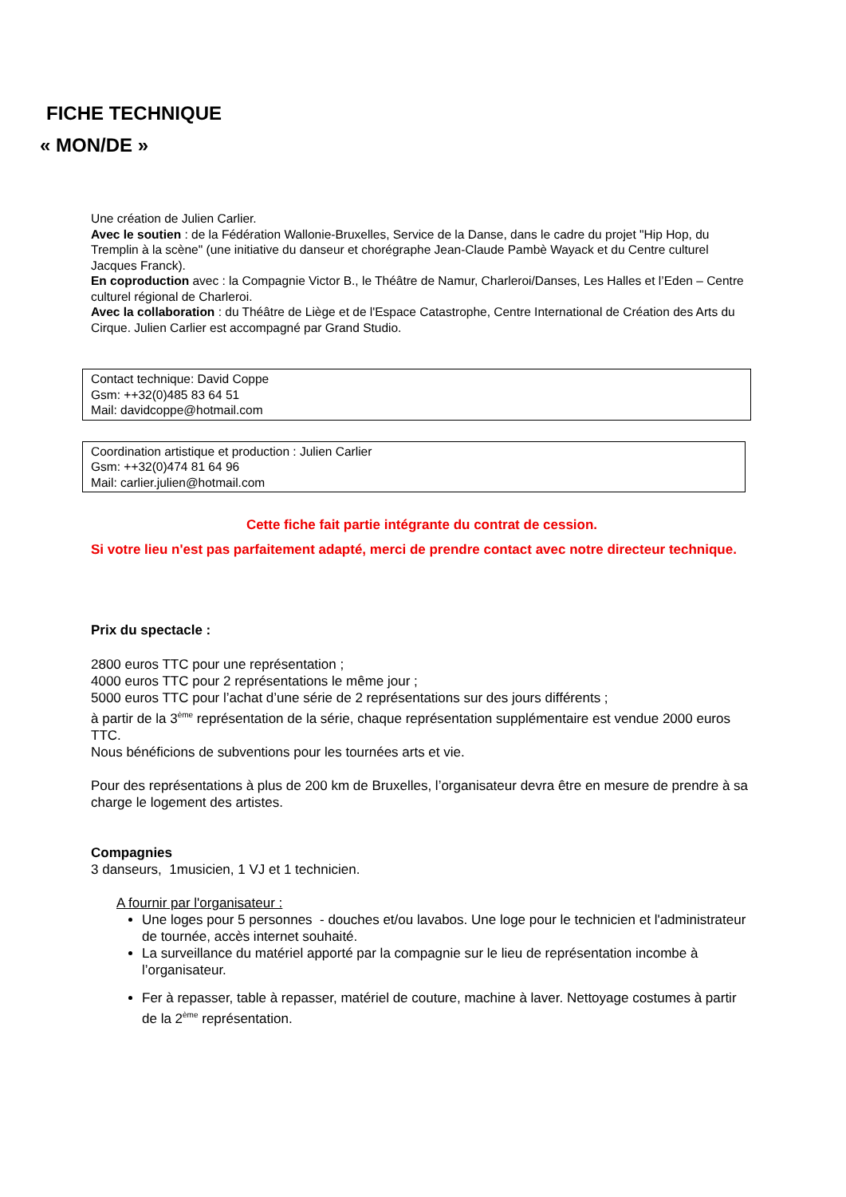FICHE TECHNIQUE
« MON/DE »
Une création de Julien Carlier.
Avec le soutien : de la Fédération Wallonie-Bruxelles, Service de la Danse, dans le cadre du projet "Hip Hop, du Tremplin à la scène" (une initiative du danseur et chorégraphe Jean-Claude Pambè Wayack et du Centre culturel Jacques Franck).
En coproduction avec : la Compagnie Victor B., le Théâtre de Namur, Charleroi/Danses, Les Halles et l’Eden – Centre culturel régional de Charleroi.
Avec la collaboration : du Théâtre de Liège et de l'Espace Catastrophe, Centre International de Création des Arts du Cirque. Julien Carlier est accompagné par Grand Studio.
Contact technique: David Coppe
Gsm: ++32(0)485 83 64 51
Mail: davidcoppe@hotmail.com
Coordination artistique et production : Julien Carlier
Gsm: ++32(0)474 81 64 96
Mail: carlier.julien@hotmail.com
Cette fiche fait partie intégrante du contrat de cession.
Si votre lieu n'est pas parfaitement adapté, merci de prendre contact avec notre directeur technique.
Prix du spectacle :
2800 euros TTC pour une représentation ;
4000 euros TTC pour 2 représentations le même jour ;
5000 euros TTC pour l’achat d’une série de 2 représentations sur des jours différents ;
à partir de la 3<sup>ème</sup> représentation de la série, chaque représentation supplémentaire est vendue 2000 euros TTC.
Nous bénéficions de subventions pour les tournées arts et vie.
Pour des représentations à plus de 200 km de Bruxelles, l’organisateur devra être en mesure de prendre à sa charge le logement des artistes.
Compagnies
3 danseurs, 1musicien, 1 VJ et 1 technicien.
A fournir par l'organisateur :
Une loges pour 5 personnes - douches et/ou lavabos. Une loge pour le technicien et l'administrateur de tournée, accès internet souhaité.
La surveillance du matériel apporté par la compagnie sur le lieu de représentation incombe à l’organisateur.
Fer à repasser, table à repasser, matériel de couture, machine à laver. Nettoyage costumes à partir de la 2<sup>ème</sup> représentation.